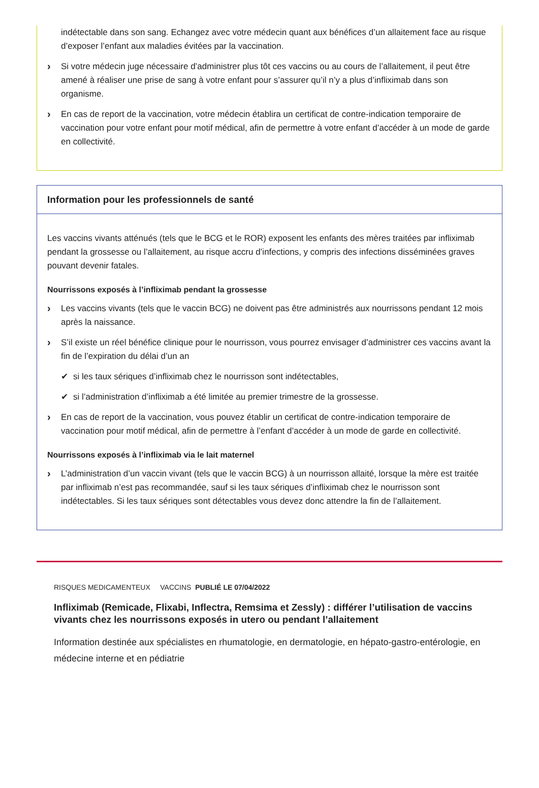indétectable dans son sang. Echangez avec votre médecin quant aux bénéfices d’un allaitement face au risque d’exposer l’enfant aux maladies évitées par la vaccination.
› Si votre médecin juge nécessaire d’administrer plus tôt ces vaccins ou au cours de l’allaitement, il peut être amené à réaliser une prise de sang à votre enfant pour s’assurer qu’il n’y a plus d’infliximab dans son organisme.
› En cas de report de la vaccination, votre médecin établira un certificat de contre-indication temporaire de vaccination pour votre enfant pour motif médical, afin de permettre à votre enfant d’accéder à un mode de garde en collectivité.
Information pour les professionnels de santé
Les vaccins vivants atténués (tels que le BCG et le ROR) exposent les enfants des mères traitées par infliximab pendant la grossesse ou l’allaitement, au risque accru d’infections, y compris des infections disséminées graves pouvant devenir fatales.
Nourrissons exposés à l’infliximab pendant la grossesse
› Les vaccins vivants (tels que le vaccin BCG) ne doivent pas être administrés aux nourrissons pendant 12 mois après la naissance.
› S’il existe un réel bénéfice clinique pour le nourrisson, vous pourrez envisager d’administrer ces vaccins avant la fin de l’expiration du délai d’un an
✔ si les taux sériques d’infliximab chez le nourrisson sont indétectables,
✔ si l’administration d’infliximab a été limitée au premier trimestre de la grossesse.
› En cas de report de la vaccination, vous pouvez établir un certificat de contre-indication temporaire de vaccination pour motif médical, afin de permettre à l’enfant d’accéder à un mode de garde en collectivité.
Nourrissons exposés à l’infliximab via le lait maternel
› L’administration d’un vaccin vivant (tels que le vaccin BCG) à un nourrisson allaité, lorsque la mère est traitée par infliximab n’est pas recommandée, sauf si les taux sériques d’infliximab chez le nourrisson sont indétectables. Si les taux sériques sont détectables vous devez donc attendre la fin de l’allaitement.
RISQUES MEDICAMENTEUX VACCINS PUBLIÉ LE 07/04/2022
Infliximab (Remicade, Flixabi, Inflectra, Remsima et Zessly) : différer l’utilisation de vaccins vivants chez les nourrissons exposés in utero ou pendant l’allaitement
Information destinée aux spécialistes en rhumatologie, en dermatologie, en hépato-gastro-entérologie, en médecine interne et en pédiatrie